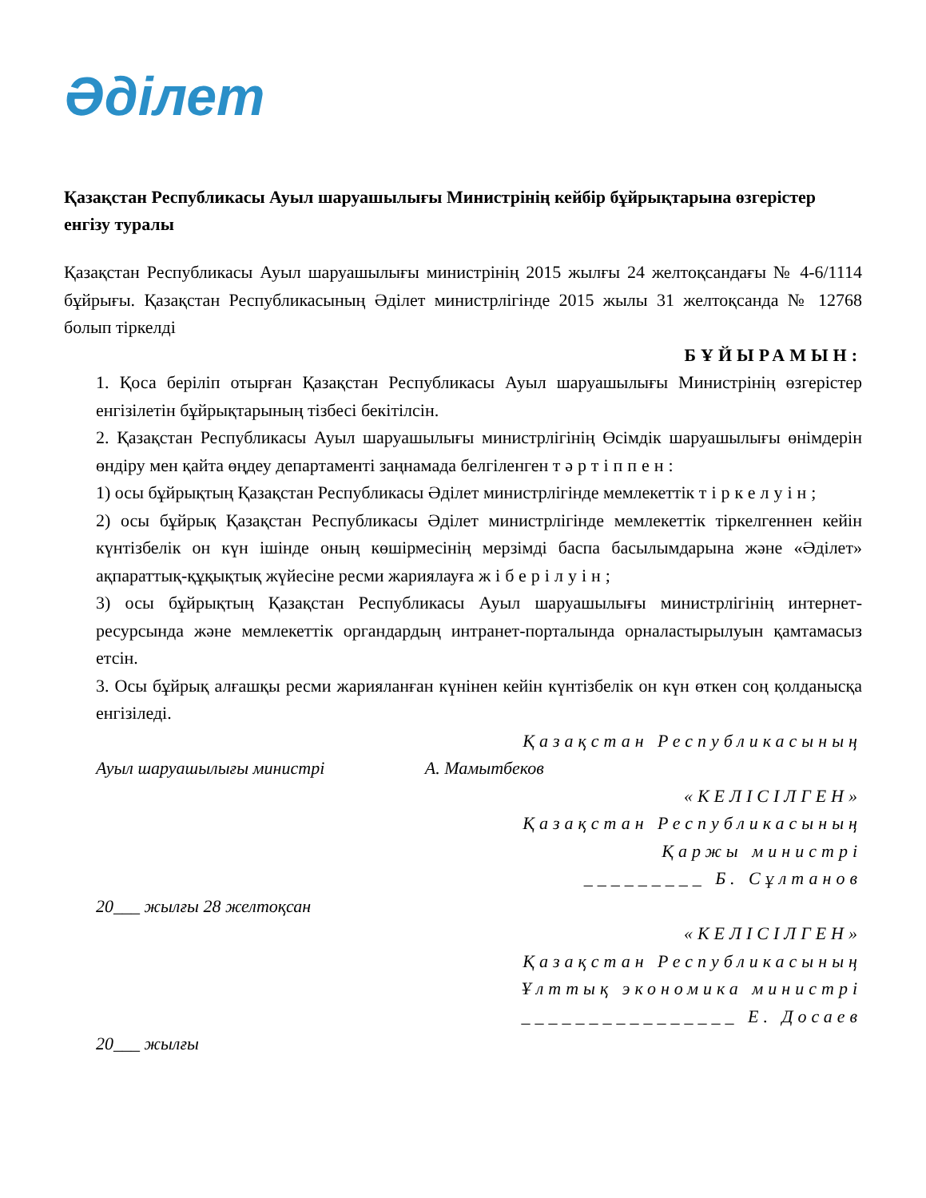Әділет
Қазақстан Республикасы Ауыл шаруашылығы Министрінің кейбір бұйрықтарына өзгерістер енгізу туралы
Қазақстан Республикасы Ауыл шаруашылығы министрінің 2015 жылғы 24 желтоқсандағы № 4-6/1114 бұйрығы. Қазақстан Республикасының Әділет министрлігінде 2015 жылы 31 желтоқсанда № 12768 болып тіркелді
БҰЙЫРАМЫН:
1. Қоса беріліп отырған Қазақстан Республикасы Ауыл шаруашылығы Министрінің өзгерістер енгізілетін бұйрықтарының тізбесі бекітілсін.
2. Қазақстан Республикасы Ауыл шаруашылығы министрлігінің Өсімдік шаруашылығы өнімдерін өндіру мен қайта өңдеу департаменті заңнамада белгіленген тәртіппен:
1) осы бұйрықтың Қазақстан Республикасы Әділет министрлігінде мемлекеттік тіркелуін;
2) осы бұйрық Қазақстан Республикасы Әділет министрлігінде мемлекеттік тіркелгеннен кейін күнтізбелік он күн ішінде оның көшірмесінің мерзімді баспа басылымдарына және «Әділет» ақпараттық-құқықтық жүйесіне ресми жариялауға жіберілуін;
3) осы бұйрықтың Қазақстан Республикасы Ауыл шаруашылығы министрлігінің интернет-ресурсында және мемлекеттік органдардың интранет-порталында орналастырылуын қамтамасыз етсін.
3. Осы бұйрық алғашқы ресми жарияланған күнінен кейін күнтізбелік он күн өткен соң қолданысқа енгізіледі.
Қазақстан Республикасының
Ауыл шаруашылығы министрі А. Мамытбеков
«КЕЛІСІЛГЕН»
Қазақстан Республикасының
Қаржы министрі
_________ Б. Сұлтанов
20___ жылғы 28 желтоқсан
«КЕЛІСІЛГЕН»
Қазақстан Республикасының
Ұлттық экономика министрі
________________ Е. Досаев
20___ жылғы